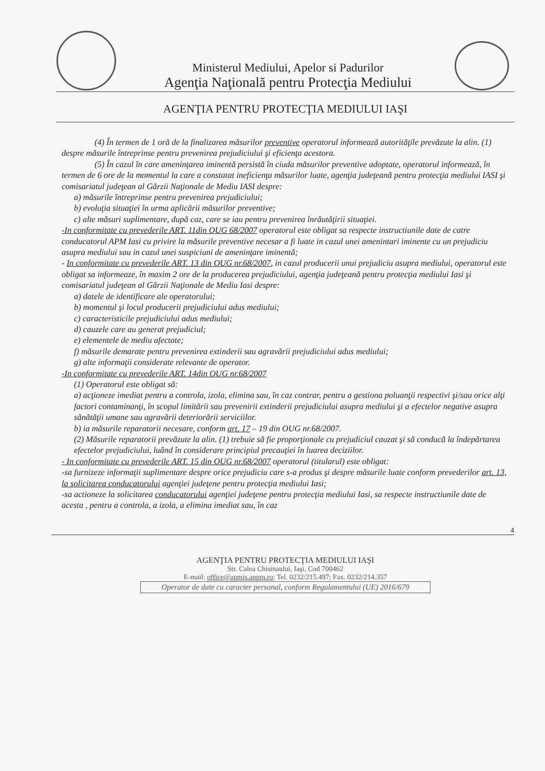Ministerul Mediului, Apelor si Padurilor
Agenţia Naţională pentru Protecţia Mediului
AGENŢIA PENTRU PROTECŢIA MEDIULUI IAŞI
(4) În termen de 1 oră de la finalizarea măsurilor preventive operatorul informează autorităţile prevăzute la alin. (1) despre măsurile întreprinse pentru prevenirea prejudiciului şi eficienţa acestora.
(5) În cazul în care ameninţarea iminentă persistă în ciuda măsurilor preventive adoptate, operatorul informează, în termen de 6 ore de la momentul la care a constatat ineficienţa măsurilor luate, agenţia judeţeană pentru protecţia mediului IASI şi comisariatul judeţean al Gărzii Naţionale de Mediu IASI despre:
a) măsurile întreprinse pentru prevenirea prejudiciului;
b) evoluţia situaţiei în urma aplicării măsurilor preventive;
c) alte măsuri suplimentare, după caz, care se iau pentru prevenirea înrăutăţirii situaţiei.
-In conformitate cu prevederile ART. 11din OUG 68/2007 operatorul este obligat sa respecte instructiunile date de catre conducatorul APM Iasi cu privire la măsurile preventive necesar a fi luate in cazul unei amenintari iminente cu un prejudiciu asupra mediului sau in cazul unei suspiciuni de ameninţare iminentă;
- In conformitate cu prevederile ART. 13 din OUG nr.68/2007, in cazul producerii unui prejudiciu asupra mediului, operatorul este obligat sa informeaze, în maxim 2 ore de la producerea prejudiciului, agenţia judeţeană pentru protecţia mediului Iasi şi comisariatul judeţean al Gărzii Naţionale de Mediu Iasi despre:
a) datele de identificare ale operatorului;
b) momentul şi locul producerii prejudiciului adus mediului;
c) caracteristicile prejudiciului adus mediului;
d) cauzele care au generat prejudiciul;
e) elementele de mediu afectate;
f) măsurile demarate pentru prevenirea extinderii sau agravării prejudiciului adus mediului;
g) alte informaţii considerate relevante de operator.
-In conformitate cu prevederile ART. 14din OUG nr.68/2007
(1) Operatorul este obligat să:
a) acţioneze imediat pentru a controla, izola, elimina sau, în caz contrar, pentru a gestiona poluanţii respectivi şi/sau orice alţi factori contaminanţi, în scopul limitării sau prevenirii extinderii prejudiciului asupra mediului şi a efectelor negative asupra sănătăţii umane sau agravării deteriorării serviciilor.
b) ia măsurile reparatorii necesare, conform art. 17 – 19 din OUG nr.68/2007.
(2) Măsurile reparatorii prevăzute la alin. (1) trebuie să fie proporţionale cu prejudiciul cauzat şi să conducă la îndepărtarea efectelor prejudiciului, luând în considerare principiul precauţiei în luarea deciziilor.
- In conformitate cu prevederile ART. 15 din OUG nr.68/2007 operatorul (titularul) este obligat:
-sa furnizeze informaţii suplimentare despre orice prejudiciu care s-a produs şi despre măsurile luate conform prevederilor art. 13, la solicitarea conducatorului agenţiei judeţene pentru protecţia mediului Iasi;
-sa actioneze la solicitarea conducatorului agenţiei judeţene pentru protecţia mediului Iasi, sa respecte instructiunile date de acesta , pentru a controla, a izola, a elimina imediat sau, în caz
4
AGENŢIA PENTRU PROTECŢIA MEDIULUI IAŞI
Str. Calea Chisinaului, Iaşi, Cod 700462
E-mail: office@apmis.anpm.ro; Tel. 0232/215.497; Fax. 0232/214.357
Operator de date cu caracter personal, conform Regulamentului (UE) 2016/679